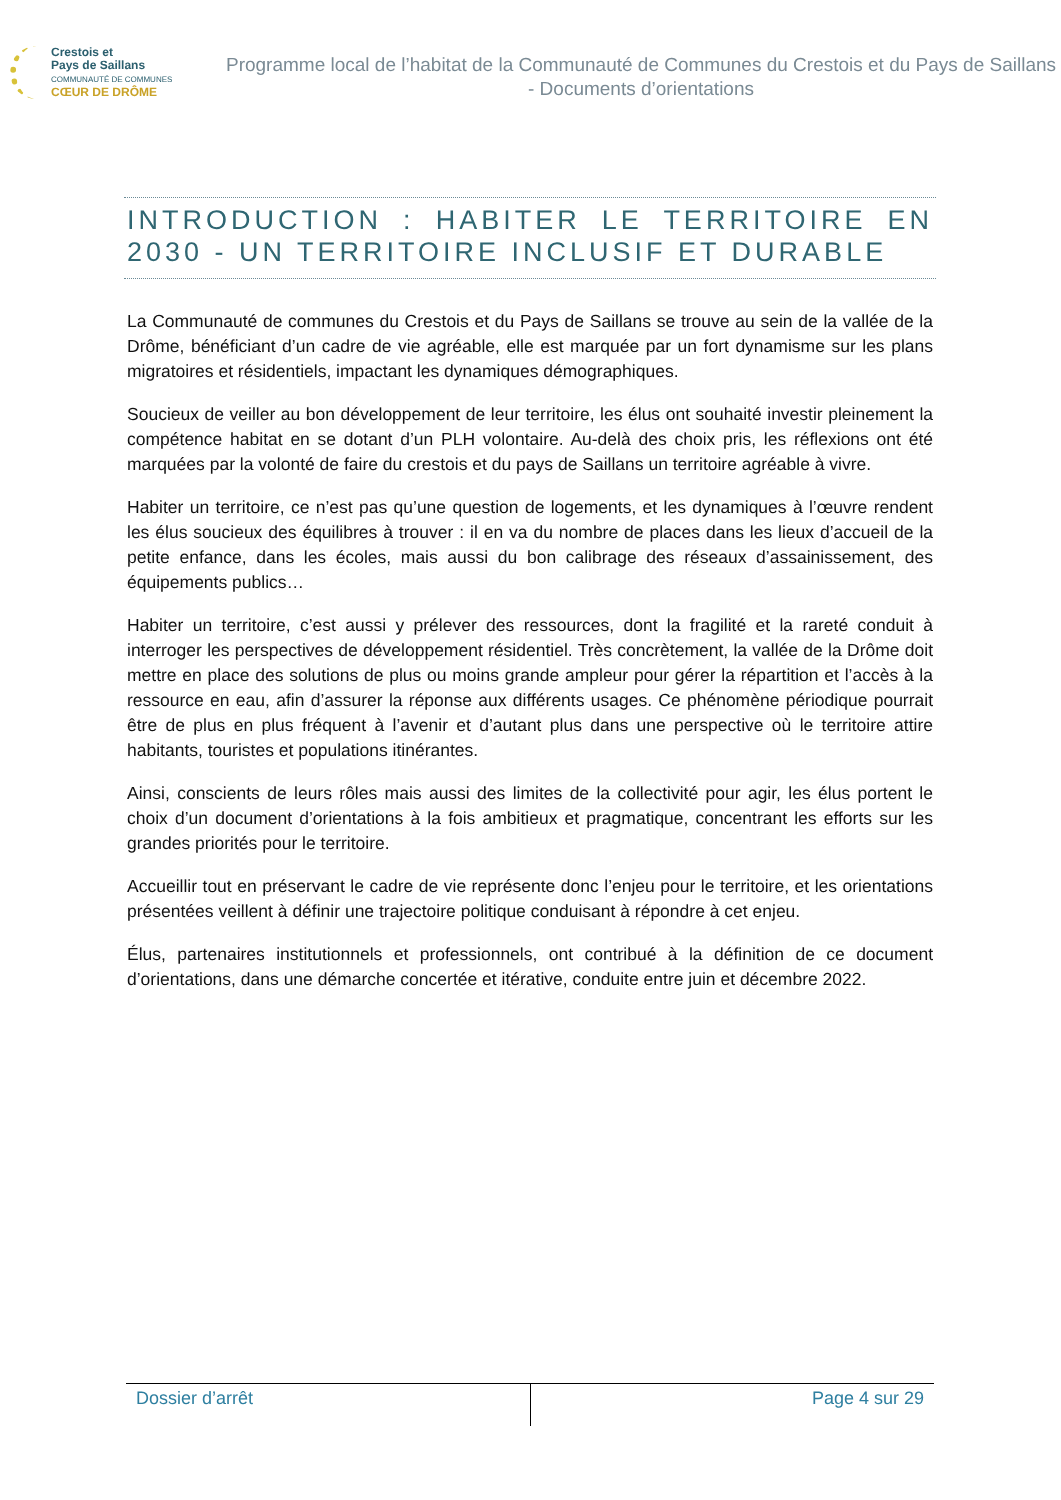Crestois et
Pays de Saillans
COMMUNAUTÉ DE COMMUNES
CŒUR DE DRÔME
Programme local de l’habitat de la Communauté de Communes du Crestois et du Pays de Saillans - Documents d’orientations
INTRODUCTION : HABITER LE TERRITOIRE EN 2030 - UN TERRITOIRE INCLUSIF ET DURABLE
La Communauté de communes du Crestois et du Pays de Saillans se trouve au sein de la vallée de la Drôme, bénéficiant d’un cadre de vie agréable, elle est marquée par un fort dynamisme sur les plans migratoires et résidentiels, impactant les dynamiques démographiques.
Soucieux de veiller au bon développement de leur territoire, les élus ont souhaité investir pleinement la compétence habitat en se dotant d’un PLH volontaire. Au-delà des choix pris, les réflexions ont été marquées par la volonté de faire du crestois et du pays de Saillans un territoire agréable à vivre.
Habiter un territoire, ce n’est pas qu’une question de logements, et les dynamiques à l’œuvre rendent les élus soucieux des équilibres à trouver : il en va du nombre de places dans les lieux d’accueil de la petite enfance, dans les écoles, mais aussi du bon calibrage des réseaux d’assainissement, des équipements publics…
Habiter un territoire, c’est aussi y prélever des ressources, dont la fragilité et la rareté conduit à interroger les perspectives de développement résidentiel. Très concrètement, la vallée de la Drôme doit mettre en place des solutions de plus ou moins grande ampleur pour gérer la répartition et l’accès à la ressource en eau, afin d’assurer la réponse aux différents usages. Ce phénomène périodique pourrait être de plus en plus fréquent à l’avenir et d’autant plus dans une perspective où le territoire attire habitants, touristes et populations itinérantes.
Ainsi, conscients de leurs rôles mais aussi des limites de la collectivité pour agir, les élus portent le choix d’un document d’orientations à la fois ambitieux et pragmatique, concentrant les efforts sur les grandes priorités pour le territoire.
Accueillir tout en préservant le cadre de vie représente donc l’enjeu pour le territoire, et les orientations présentées veillent à définir une trajectoire politique conduisant à répondre à cet enjeu.
Élus, partenaires institutionnels et professionnels, ont contribué à la définition de ce document d’orientations, dans une démarche concertée et itérative, conduite entre juin et décembre 2022.
Dossier d’arrêt Page 4 sur 29